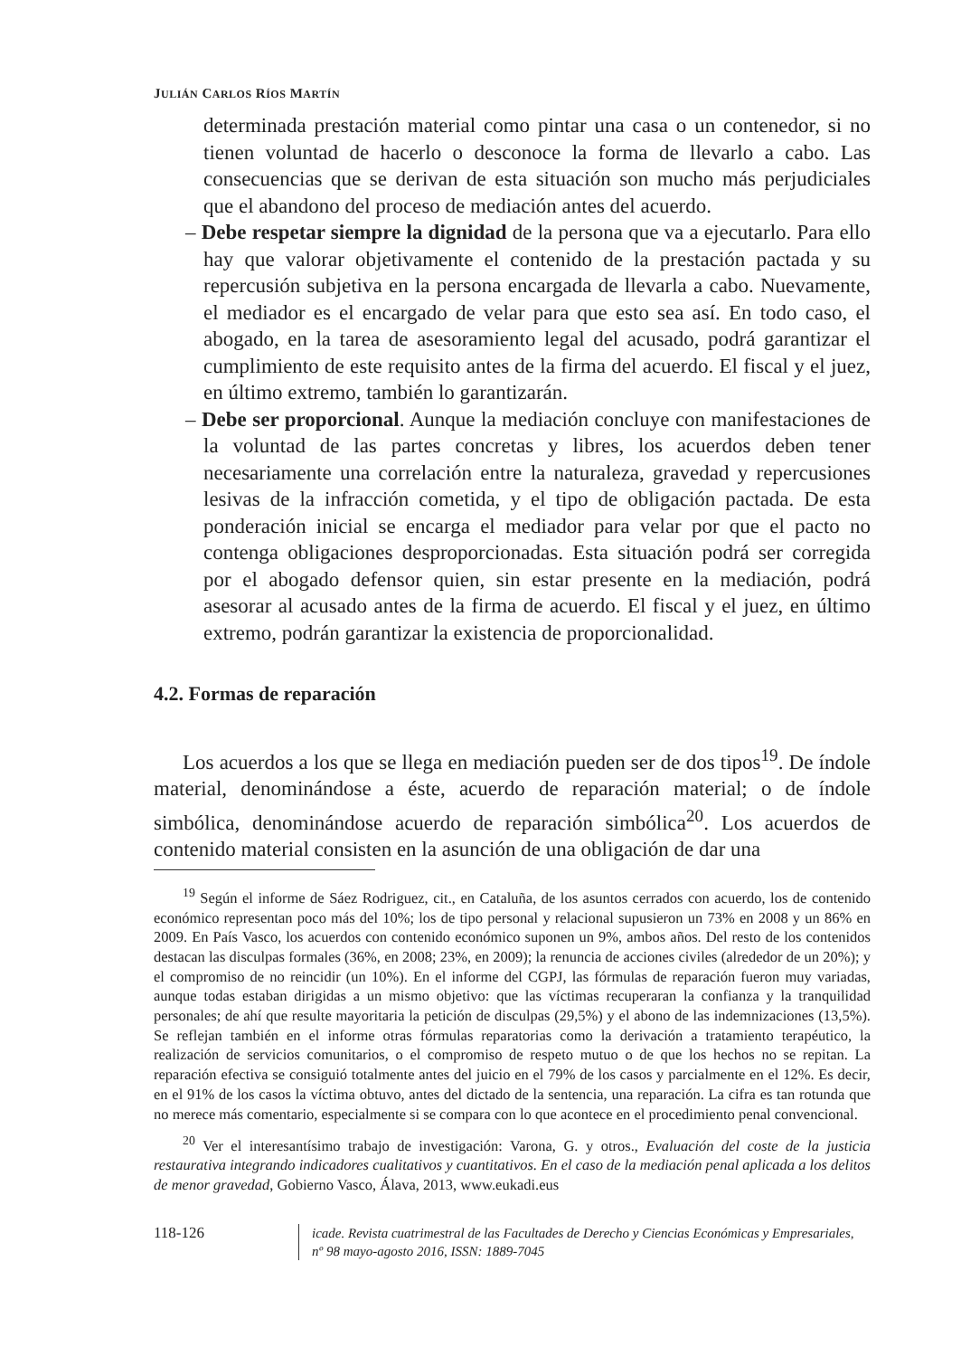JULIÁN CARLOS RÍOS MARTÍN
determinada prestación material como pintar una casa o un contenedor, si no tienen voluntad de hacerlo o desconoce la forma de llevarlo a cabo. Las consecuencias que se derivan de esta situación son mucho más perjudiciales que el abandono del proceso de mediación antes del acuerdo.
– Debe respetar siempre la dignidad de la persona que va a ejecutarlo. Para ello hay que valorar objetivamente el contenido de la prestación pactada y su repercusión subjetiva en la persona encargada de llevarla a cabo. Nuevamente, el mediador es el encargado de velar para que esto sea así. En todo caso, el abogado, en la tarea de asesoramiento legal del acusado, podrá garantizar el cumplimiento de este requisito antes de la firma del acuerdo. El fiscal y el juez, en último extremo, también lo garantizarán.
– Debe ser proporcional. Aunque la mediación concluye con manifestaciones de la voluntad de las partes concretas y libres, los acuerdos deben tener necesariamente una correlación entre la naturaleza, gravedad y repercusiones lesivas de la infracción cometida, y el tipo de obligación pactada. De esta ponderación inicial se encarga el mediador para velar por que el pacto no contenga obligaciones desproporcionadas. Esta situación podrá ser corregida por el abogado defensor quien, sin estar presente en la mediación, podrá asesorar al acusado antes de la firma de acuerdo. El fiscal y el juez, en último extremo, podrán garantizar la existencia de proporcionalidad.
4.2. Formas de reparación
Los acuerdos a los que se llega en mediación pueden ser de dos tipos<sup>19</sup>. De índole material, denominándose a éste, acuerdo de reparación material; o de índole simbólica, denominándose acuerdo de reparación simbólica<sup>20</sup>. Los acuerdos de contenido material consisten en la asunción de una obligación de dar una
<sup>19</sup> Según el informe de Sáez Rodriguez, cit., en Cataluña, de los asuntos cerrados con acuerdo, los de contenido económico representan poco más del 10%; los de tipo personal y relacional supusieron un 73% en 2008 y un 86% en 2009. En País Vasco, los acuerdos con contenido económico suponen un 9%, ambos años. Del resto de los contenidos destacan las disculpas formales (36%, en 2008; 23%, en 2009); la renuncia de acciones civiles (alrededor de un 20%); y el compromiso de no reincidir (un 10%). En el informe del CGPJ, las fórmulas de reparación fueron muy variadas, aunque todas estaban dirigidas a un mismo objetivo: que las víctimas recuperaran la confianza y la tranquilidad personales; de ahí que resulte mayoritaria la petición de disculpas (29,5%) y el abono de las indemnizaciones (13,5%). Se reflejan también en el informe otras fórmulas reparatorias como la derivación a tratamiento terapéutico, la realización de servicios comunitarios, o el compromiso de respeto mutuo o de que los hechos no se repitan. La reparación efectiva se consiguió totalmente antes del juicio en el 79% de los casos y parcialmente en el 12%. Es decir, en el 91% de los casos la víctima obtuvo, antes del dictado de la sentencia, una reparación. La cifra es tan rotunda que no merece más comentario, especialmente si se compara con lo que acontece en el procedimiento penal convencional.
<sup>20</sup> Ver el interesantísimo trabajo de investigación: Varona, G. y otros., Evaluación del coste de la justicia restaurativa integrando indicadores cualitativos y cuantitativos. En el caso de la mediación penal aplicada a los delitos de menor gravedad, Gobierno Vasco, Álava, 2013, www.eukadi.eus
118-126
icade. Revista cuatrimestral de las Facultades de Derecho y Ciencias Económicas y Empresariales,
nº 98 mayo-agosto 2016, ISSN: 1889-7045